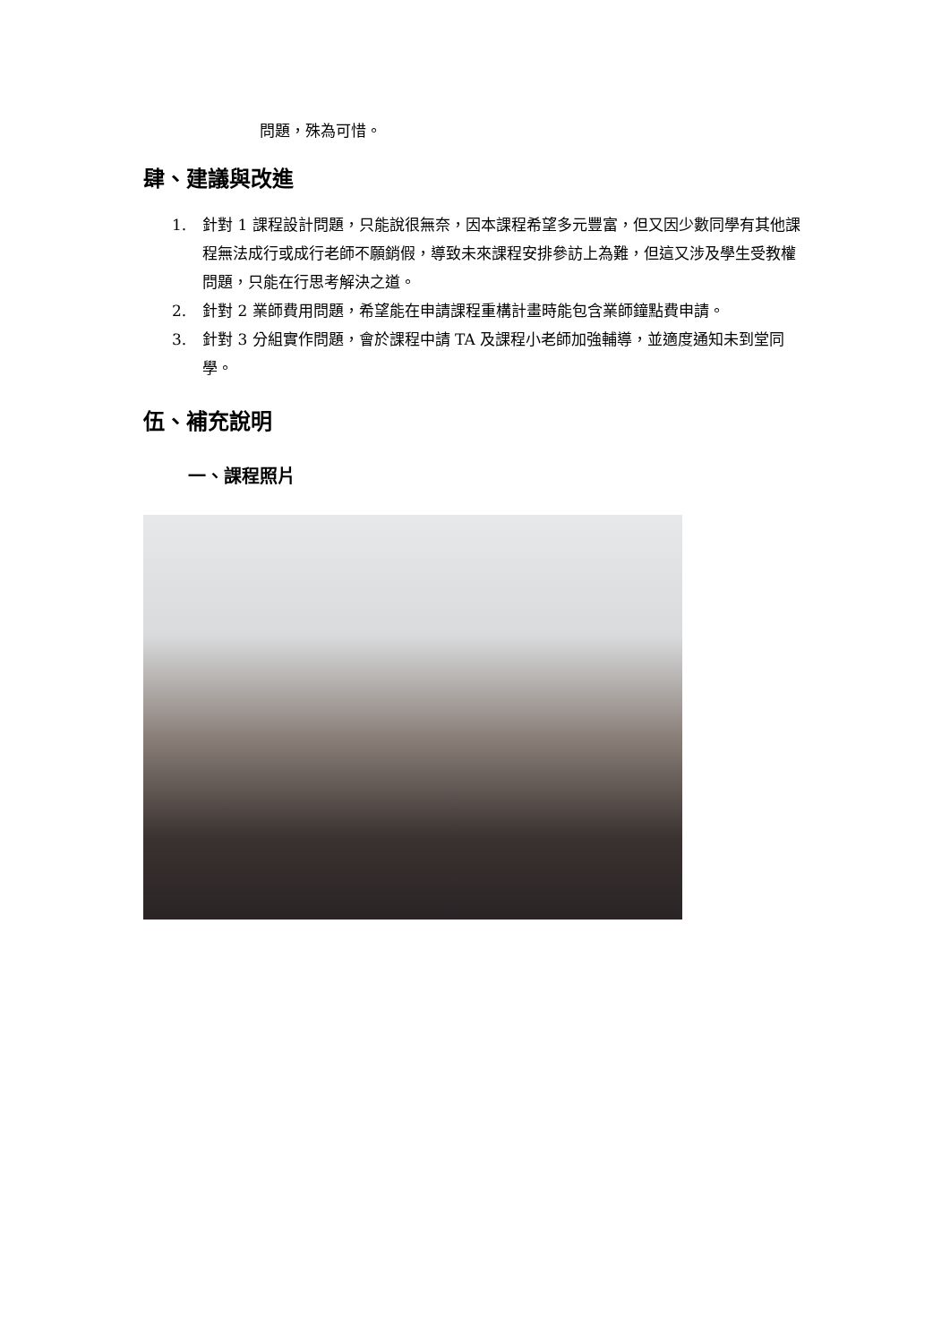問題，殊為可惜。
肆、建議與改進
1. 針對 1 課程設計問題，只能說很無奈，因本課程希望多元豐富，但又因少數同學有其他課程無法成行或成行老師不願銷假，導致未來課程安排參訪上為難，但這又涉及學生受教權問題，只能在行思考解決之道。
2. 針對 2 業師費用問題，希望能在申請課程重構計畫時能包含業師鐘點費申請。
3. 針對 3 分組實作問題，會於課程中請 TA 及課程小老師加強輔導，並適度通知未到堂同學。
伍、補充說明
一、課程照片